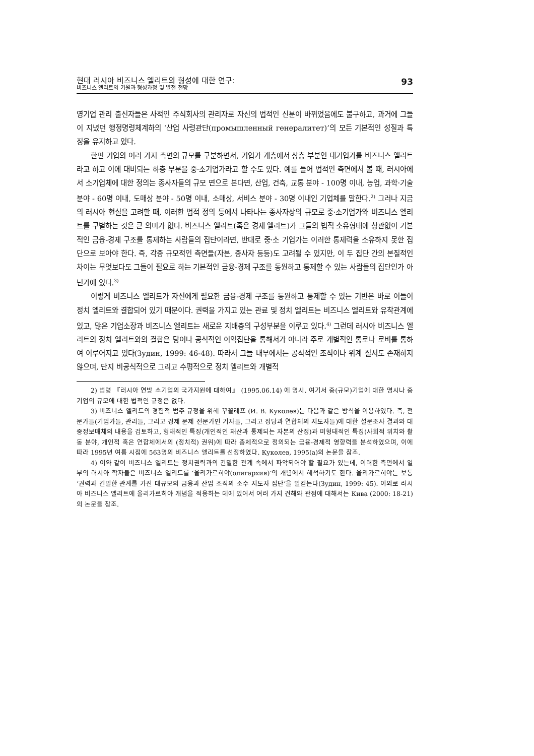현대 러시아 비즈니스 엘리트의 형성에 대한 연구:
비즈니스 엘리트의 기원과 형성과정 및 발전 전망
93
영기업 관리 출신자들은 사적인 주식회사의 관리자로 자신의 법적인 신분이 바뀌었음에도 불구하고, 과거에 그들이 지녔던 행정명령체계하의 ‘산업 사령관단(промышленный генералитет)’의 모든 기본적인 성질과 특징을 유지하고 있다.
한편 기업의 여러 가지 측면의 규모를 구분하면서, 기업가 계층에서 상층 부분인 대기업가를 비즈니스 엘리트라고 하고 이에 대비되는 하층 부분을 중·소기업가라고 할 수도 있다. 예를 들어 법적인 측면에서 볼 때, 러시아에서 소기업체에 대한 정의는 종사자들의 규모 면으로 본다면, 산업, 건축, 교통 분야 - 100명 이내, 농업, 과학·기술 분야 - 60명 이내, 도매상 분야 - 50명 이내, 소매상, 서비스 분야 - 30명 이내인 기업체를 말한다.<sup>2)</sup> 그러나 지금의 러시아 현실을 고려할 때, 이러한 법적 정의 등에서 나타나는 종사자상의 규모로 중·소기업가와 비즈니스 엘리트를 구별하는 것은 큰 의미가 없다. 비즈니스 엘리트(혹은 경제 엘리트)가 그들의 법적 소유형태에 상관없이 기본적인 금융-경제 구조를 통제하는 사람들의 집단이라면, 반대로 중·소 기업가는 이러한 통제력을 소유하지 못한 집단으로 보아야 한다. 즉, 각종 규모적인 측면들(자본, 종사자 등등)도 고려될 수 있지만, 이 두 집단 간의 본질적인 차이는 무엇보다도 그들이 필요로 하는 기본적인 금융-경제 구조를 동원하고 통제할 수 있는 사람들의 집단인가 아닌가에 있다.<sup>3)</sup>
이렇게 비즈니스 엘리트가 자신에게 필요한 금융-경제 구조를 동원하고 통제할 수 있는 기반은 바로 이들이 정치 엘리트와 결합되어 있기 때문이다. 권력을 가지고 있는 관료 및 정치 엘리트는 비즈니스 엘리트와 유착관계에 있고, 많은 기업소장과 비즈니스 엘리트는 새로운 지배층의 구성부분을 이루고 있다.<sup>4)</sup> 그런데 러시아 비즈니스 엘리트의 정치 엘리트와의 결합은 당이나 공식적인 이익집단을 통해서가 아니라 주로 개별적인 통로나 로비를 통하여 이루어지고 있다(Зудин, 1999: 46-48). 따라서 그들 내부에서는 공식적인 조직이나 위계 질서도 존재하지 않으며, 단지 비공식적으로 그리고 수평적으로 정치 엘리트와 개별적
2) 법령 『러시아 연방 소기업의 국가지원에 대하여』 (1995.06.14) 에 명시. 여기서 중(규모)기업에 대한 명시나 중기업의 규모에 대한 법적인 규정은 없다.
3) 비즈니스 엘리트의 경험적 범주 규정을 위해 꾸꼴레프 (И. В. Куколев)는 다음과 같은 방식을 이용하였다. 즉, 전문가들(기업가들, 관리들, 그리고 경제 문제 전문가인 기자들, 그리고 정당과 연합체의 지도자들)에 대한 설문조사 결과와 대중정보매체의 내용을 검토하고, 형태적인 특징(개인적인 재산과 통제되는 자본의 산정)과 미형태적인 특징(사회적 위치와 활동 분야, 개인적 혹은 연합체에서의 (정치적) 권위)에 따라 총체적으로 정의되는 금융-경제적 영향력을 분석하였으며, 이에 따라 1995년 여름 시점에 563명의 비즈니스 엘리트를 선정하였다. Куколев, 1995(a)의 논문을 참조.
4) 이와 같이 비즈니스 엘리트는 정치권력과의 긴밀한 관계 속에서 파악되어야 할 필요가 있는데, 이러한 측면에서 일부의 러시아 학자들은 비즈니스 엘리트를 ‘올리가르히야(олигархия)’의 개념에서 해석하기도 한다. 올리가르히야는 보통 ‘권력과 긴밀한 관계를 가진 대규모의 금융과 산업 조직의 소수 지도자 집단’을 일컫는다(Зудин, 1999: 45). 이외로 러시아 비즈니스 엘리트에 올리가르히야 개념을 적용하는 데에 있어서 여러 가지 견해와 관점에 대해서는 Кива (2000: 18-21)의 논문을 참조.